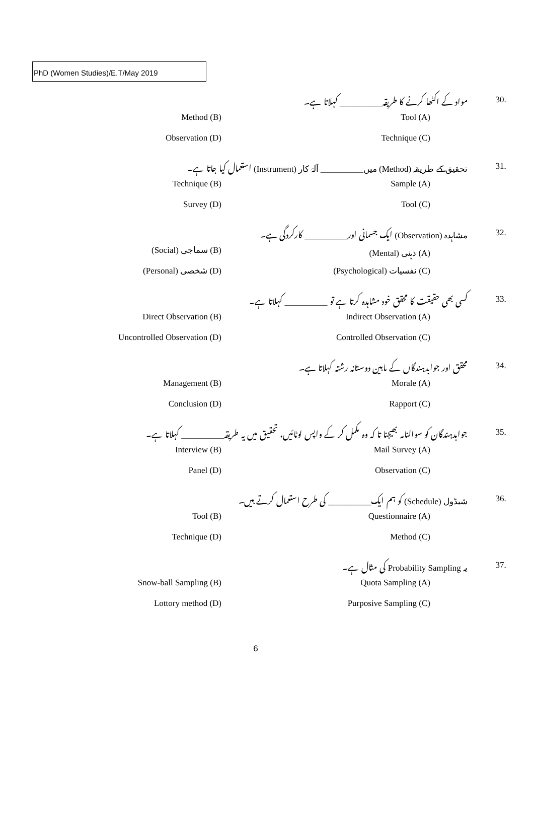PhD (Women Studies)/E.T/May 2019
30.
مواد کے اکٹھا کرنے کا طریقہ__________ کہلاتا ہے۔
Method (B) Tool (A)
Observation (D) Technique (C)
31.
تحقیق کے طریقہ (Method) میں__________ آلۂ کار (Instrument) استعمال کیا جاتا ہے۔
Technique (B) Sample (A)
Survey (D) Tool (C)
32.
مشاہدہ (Observation) ایک جسمانی اور__________ کارکردگی ہے۔
(Social) سماجی (B) (Mental) ذہنی (A)
(Personal) شخصی (D) (Psychological) نفسیات (C)
33.
کسی بھی حقیقت کا محقق خود مشاہدہ کرتا ہے تو __________ کہلاتا ہے۔
Direct Observation (B) Indirect Observation (A)
Uncontrolled Observation (D) Controlled Observation (C)
34.
محقق اور جوابدہندگاں کے مابین دوستانہ رشتہ کہلاتا ہے۔
Management (B) Morale (A)
Conclusion (D) Rapport (C)
35.
جوابدہندگان کو سوالنامہ بھیجنا تا کہ وہ مکمل کر کے واپس لوٹائیں، تحقیق میں یہ طریقہ__________ کہلاتا ہے۔
Interview (B) Mail Survey (A)
Panel (D) Observation (C)
36.
شیڈول (Schedule) کو ہم ایک__________ کی طرح استعمال کرتے ہیں۔
Tool (B) Questionnaire (A)
Technique (D) Method (C)
37.
یہ Probability Sampling کی مثال ہے۔
Snow-ball Sampling (B) Quota Sampling (A)
Lottory method (D) Purposive Sampling (C)
6